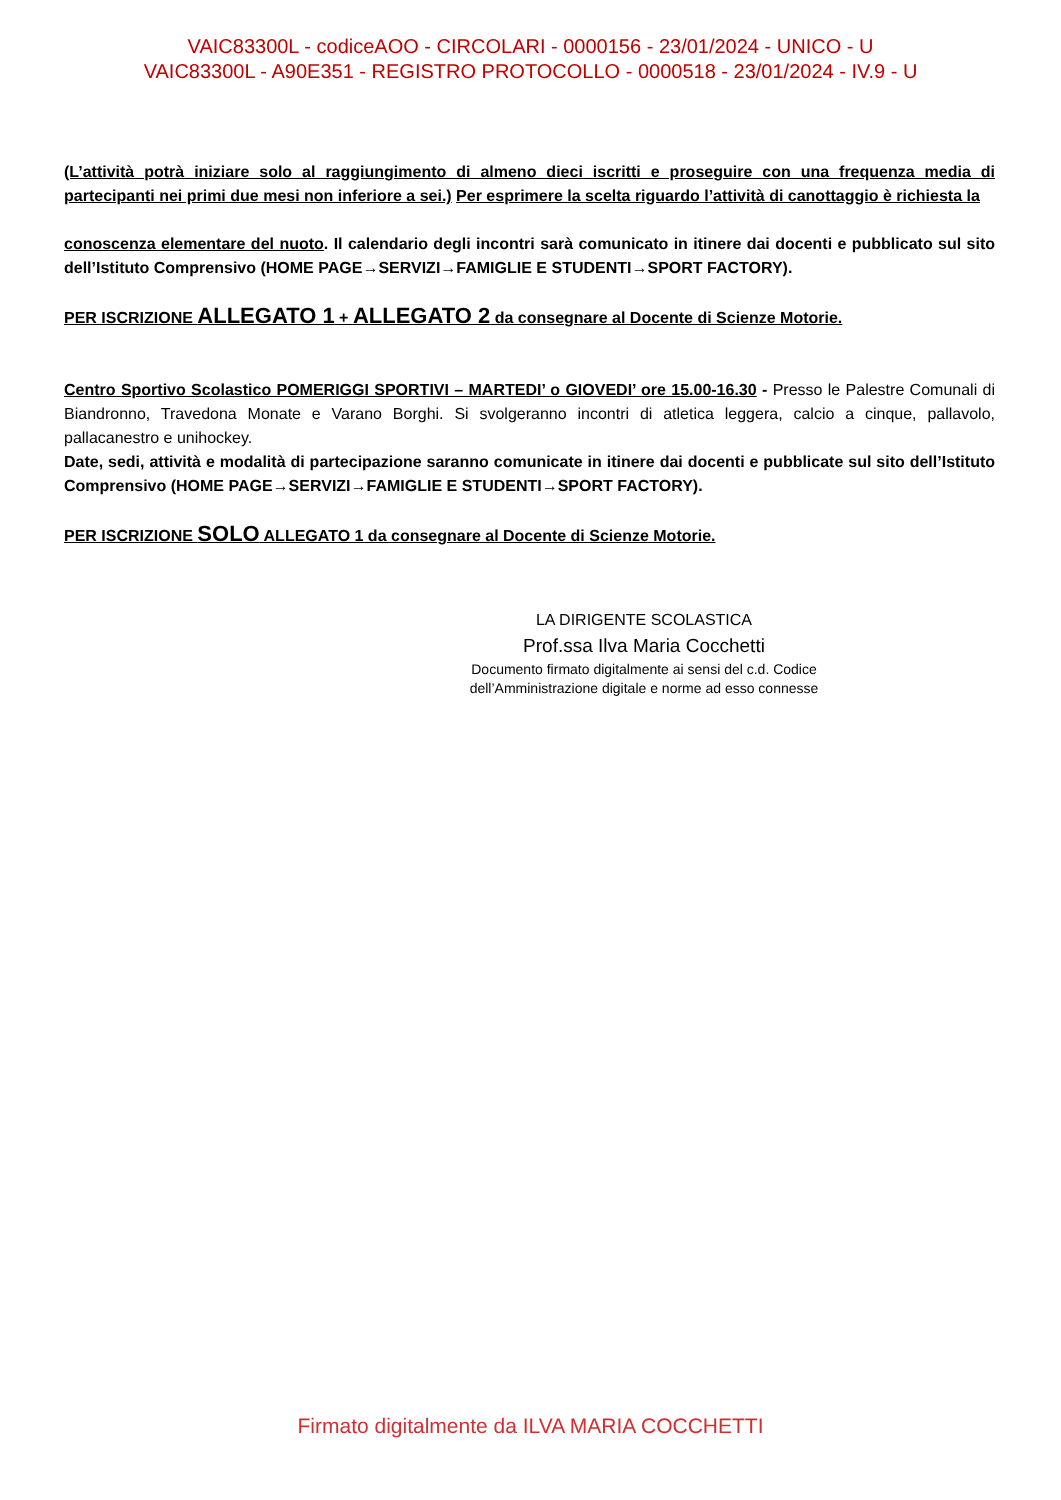VAIC83300L - codiceAOO - CIRCOLARI - 0000156 - 23/01/2024 - UNICO - U
VAIC83300L - A90E351 - REGISTRO PROTOCOLLO - 0000518 - 23/01/2024 - IV.9 - U
(L’attività potrà iniziare solo al raggiungimento di almeno dieci iscritti e proseguire con una frequenza media di partecipanti nei primi due mesi non inferiore a sei.) Per esprimere la scelta riguardo l’attività di canottaggio è richiesta la
conoscenza elementare del nuoto. Il calendario degli incontri sarà comunicato in itinere dai docenti e pubblicato sul sito dell’Istituto Comprensivo (HOME PAGE→SERVIZI→FAMIGLIE E STUDENTI→SPORT FACTORY).
PER ISCRIZIONE ALLEGATO 1 + ALLEGATO 2 da consegnare al Docente di Scienze Motorie.
Centro Sportivo Scolastico POMERIGGI SPORTIVI – MARTEDI’ o GIOVEDI’ ore 15.00-16.30 - Presso le Palestre Comunali di Biandronno, Travedona Monate e Varano Borghi. Si svolgeranno incontri di atletica leggera, calcio a cinque, pallavolo, pallacanestro e unihockey.
Date, sedi, attività e modalità di partecipazione saranno comunicate in itinere dai docenti e pubblicate sul sito dell’Istituto Comprensivo (HOME PAGE→SERVIZI→FAMIGLIE E STUDENTI→SPORT FACTORY).
PER ISCRIZIONE SOLO ALLEGATO 1 da consegnare al Docente di Scienze Motorie.
LA DIRIGENTE SCOLASTICA
Prof.ssa Ilva Maria Cocchetti
Documento firmato digitalmente ai sensi del c.d. Codice
dell’Amministrazione digitale e norme ad esso connesse
Firmato digitalmente da ILVA MARIA COCCHETTI